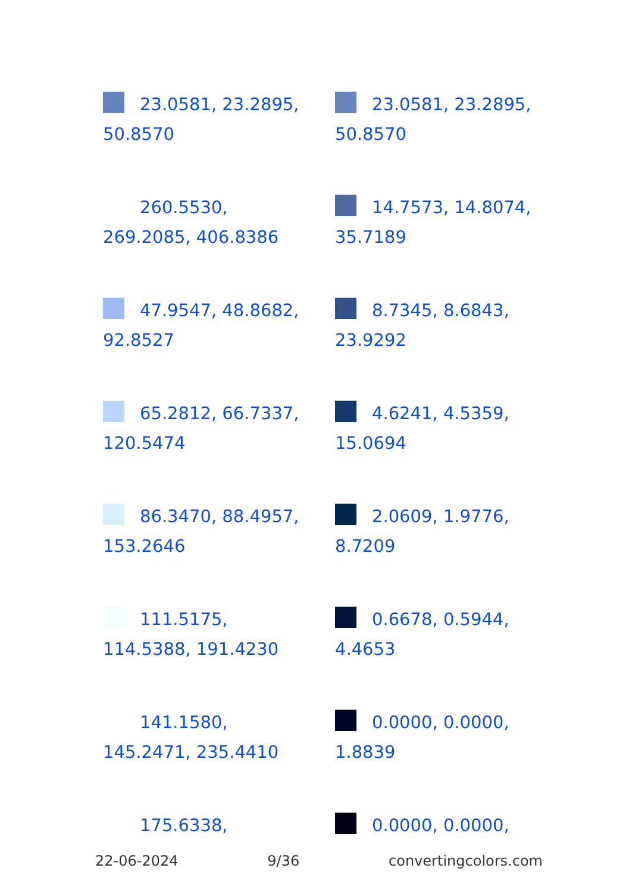23.0581, 23.2895, 50.8570
23.0581, 23.2895, 50.8570
260.5530, 269.2085, 406.8386
14.7573, 14.8074, 35.7189
47.9547, 48.8682, 92.8527
8.7345, 8.6843, 23.9292
65.2812, 66.7337, 120.5474
4.6241, 4.5359, 15.0694
86.3470, 88.4957, 153.2646
2.0609, 1.9776, 8.7209
111.5175, 114.5388, 191.4230
0.6678, 0.5944, 4.4653
141.1580, 145.2471, 235.4410
0.0000, 0.0000, 1.8839
175.6338,
0.0000, 0.0000,
22-06-2024 9/36 convertingcolors.com